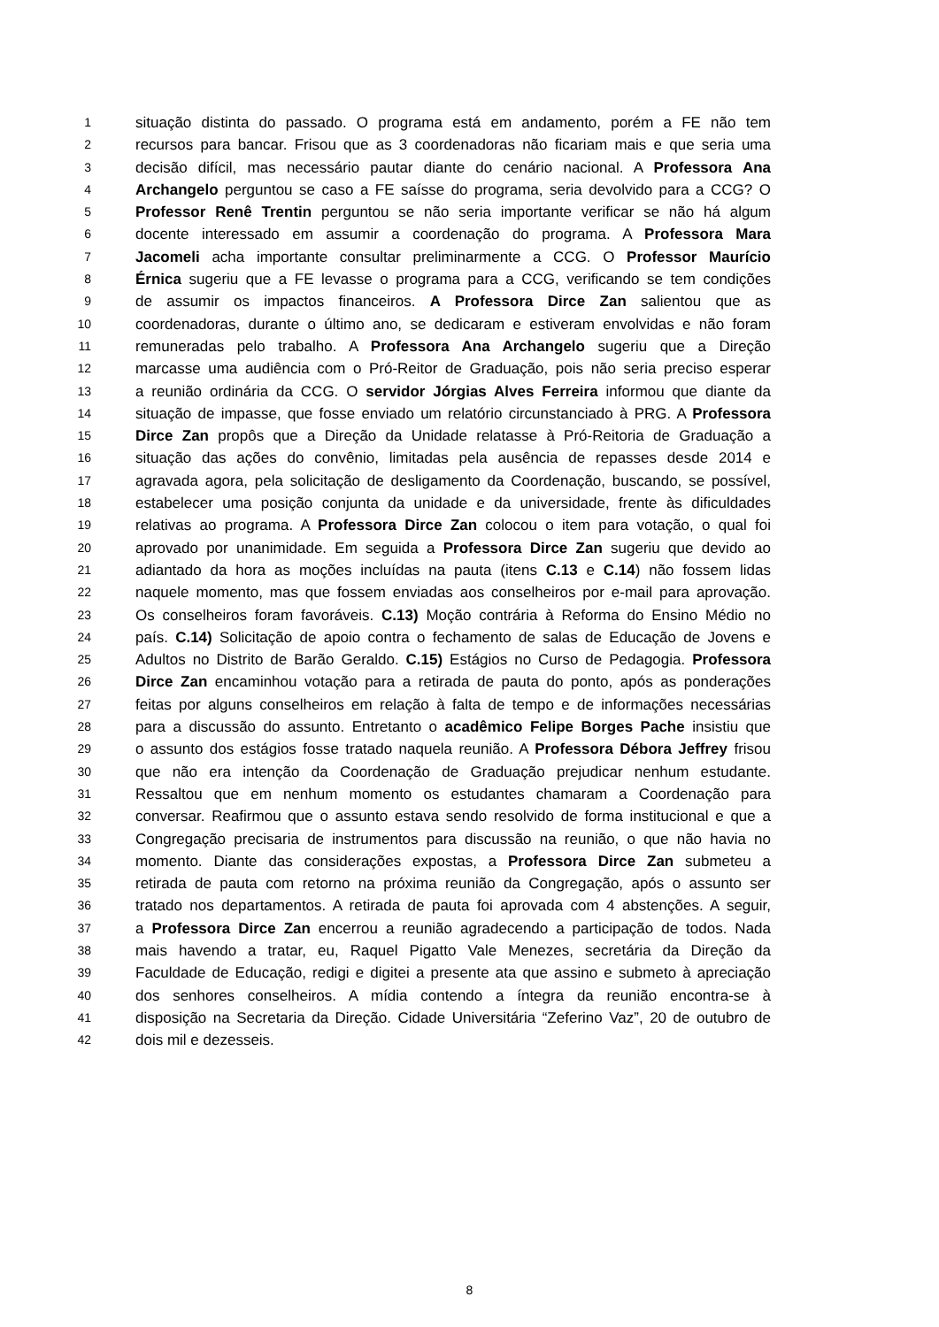1 situação distinta do passado. O programa está em andamento, porém a FE não tem
2 recursos para bancar. Frisou que as 3 coordenadoras não ficariam mais e que seria uma
3 decisão difícil, mas necessário pautar diante do cenário nacional. A Professora Ana
4 Archangelo perguntou se caso a FE saísse do programa, seria devolvido para a CCG? O
5 Professor Renê Trentin perguntou se não seria importante verificar se não há algum
6 docente interessado em assumir a coordenação do programa. A Professora Mara
7 Jacomeli acha importante consultar preliminarmente a CCG. O Professor Maurício
8 Érnica sugeriu que a FE levasse o programa para a CCG, verificando se tem condições
9 de assumir os impactos financeiros. A Professora Dirce Zan salientou que as
10 coordenadoras, durante o último ano, se dedicaram e estiveram envolvidas e não foram
11 remuneradas pelo trabalho. A Professora Ana Archangelo sugeriu que a Direção
12 marcasse uma audiência com o Pró-Reitor de Graduação, pois não seria preciso esperar
13 a reunião ordinária da CCG. O servidor Jórgias Alves Ferreira informou que diante da
14 situação de impasse, que fosse enviado um relatório circunstanciado à PRG. A Professora
15 Dirce Zan propôs que a Direção da Unidade relatasse à Pró-Reitoria de Graduação a
16 situação das ações do convênio, limitadas pela ausência de repasses desde 2014 e
17 agravada agora, pela solicitação de desligamento da Coordenação, buscando, se possível,
18 estabelecer uma posição conjunta da unidade e da universidade, frente às dificuldades
19 relativas ao programa. A Professora Dirce Zan colocou o item para votação, o qual foi
20 aprovado por unanimidade. Em seguida a Professora Dirce Zan sugeriu que devido ao
21 adiantado da hora as moções incluídas na pauta (itens C.13 e C.14) não fossem lidas
22 naquele momento, mas que fossem enviadas aos conselheiros por e-mail para aprovação.
23 Os conselheiros foram favoráveis. C.13) Moção contrária à Reforma do Ensino Médio no
24 país. C.14) Solicitação de apoio contra o fechamento de salas de Educação de Jovens e
25 Adultos no Distrito de Barão Geraldo. C.15) Estágios no Curso de Pedagogia. Professora
26 Dirce Zan encaminhou votação para a retirada de pauta do ponto, após as ponderações
27 feitas por alguns conselheiros em relação à falta de tempo e de informações necessárias
28 para a discussão do assunto. Entretanto o acadêmico Felipe Borges Pache insistiu que
29 o assunto dos estágios fosse tratado naquela reunião. A Professora Débora Jeffrey frisou
30 que não era intenção da Coordenação de Graduação prejudicar nenhum estudante.
31 Ressaltou que em nenhum momento os estudantes chamaram a Coordenação para
32 conversar. Reafirmou que o assunto estava sendo resolvido de forma institucional e que a
33 Congregação precisaria de instrumentos para discussão na reunião, o que não havia no
34 momento. Diante das considerações expostas, a Professora Dirce Zan submeteu a
35 retirada de pauta com retorno na próxima reunião da Congregação, após o assunto ser
36 tratado nos departamentos. A retirada de pauta foi aprovada com 4 abstenções. A seguir,
37 a Professora Dirce Zan encerrou a reunião agradecendo a participação de todos. Nada
38 mais havendo a tratar, eu, Raquel Pigatto Vale Menezes, secretária da Direção da
39 Faculdade de Educação, redigi e digitei a presente ata que assino e submeto à apreciação
40 dos senhores conselheiros. A mídia contendo a íntegra da reunião encontra-se à
41 disposição na Secretaria da Direção. Cidade Universitária “Zeferino Vaz”, 20 de outubro de
42 dois mil e dezesseis.
8